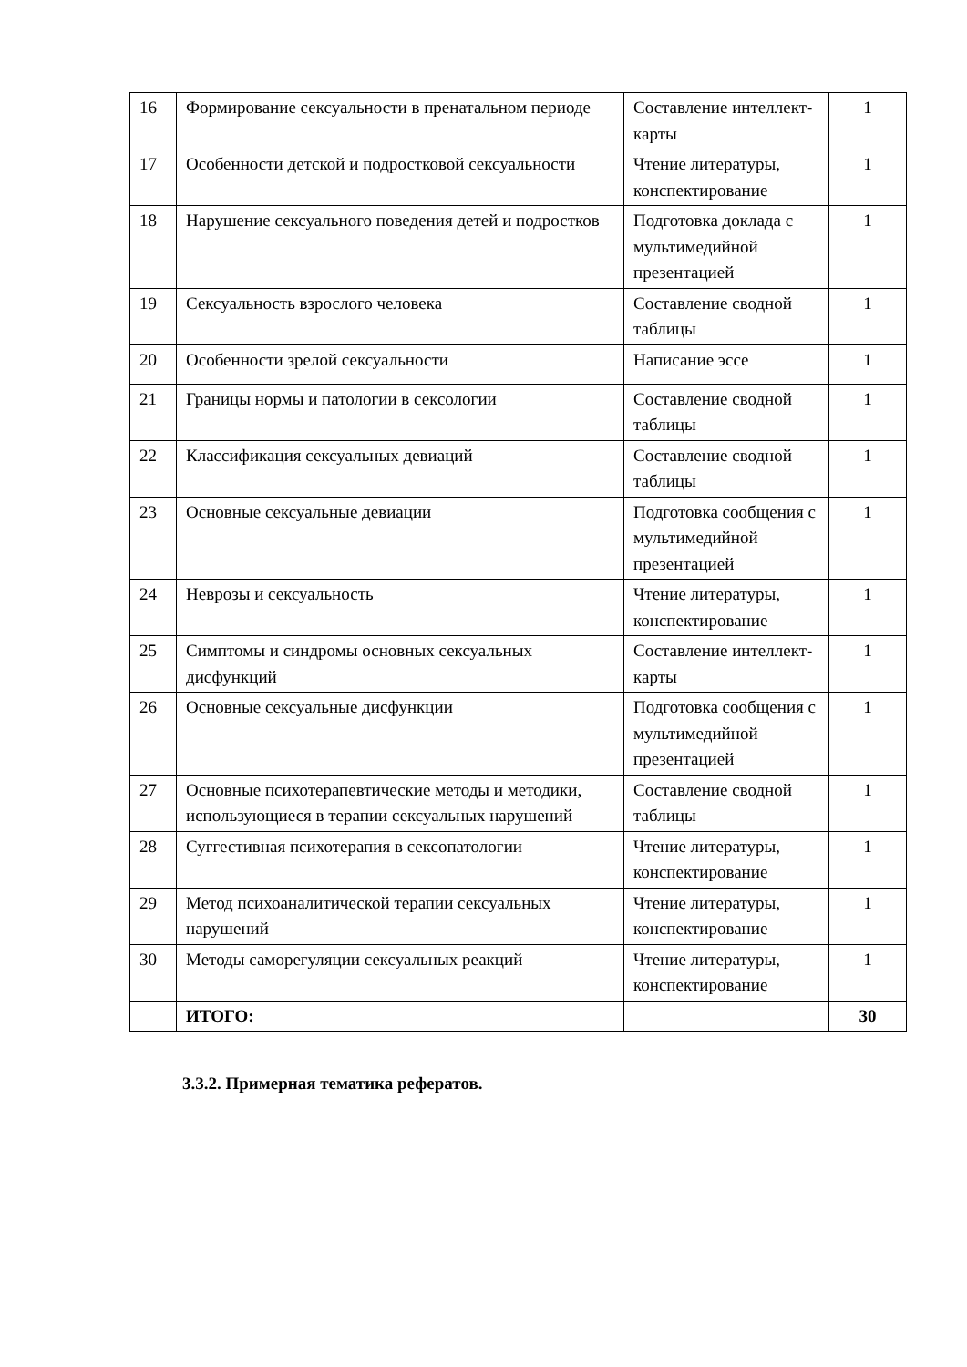| 16 | Формирование сексуальности в пренатальном периоде | Составление интеллект-карты | 1 |
| 17 | Особенности детской и подростковой сексуальности | Чтение литературы, конспектирование | 1 |
| 18 | Нарушение сексуального поведения детей и подростков | Подготовка доклада с мультимедийной презентацией | 1 |
| 19 | Сексуальность взрослого человека | Составление сводной таблицы | 1 |
| 20 | Особенности зрелой сексуальности | Написание эссе | 1 |
| 21 | Границы нормы и патологии в сексологии | Составление сводной таблицы | 1 |
| 22 | Классификация сексуальных девиаций | Составление сводной таблицы | 1 |
| 23 | Основные сексуальные девиации | Подготовка сообщения с мультимедийной презентацией | 1 |
| 24 | Неврозы и сексуальность | Чтение литературы, конспектирование | 1 |
| 25 | Симптомы и синдромы основных сексуальных дисфункций | Составление интеллект-карты | 1 |
| 26 | Основные сексуальные дисфункции | Подготовка сообщения с мультимедийной презентацией | 1 |
| 27 | Основные психотерапевтические методы и методики, использующиеся в терапии сексуальных нарушений | Составление сводной таблицы | 1 |
| 28 | Суггестивная психотерапия в сексопатологии | Чтение литературы, конспектирование | 1 |
| 29 | Метод психоаналитической терапии сексуальных нарушений | Чтение литературы, конспектирование | 1 |
| 30 | Методы саморегуляции сексуальных реакций | Чтение литературы, конспектирование | 1 |
| | ИТОГО: | | 30 |
3.3.2. Примерная тематика рефератов.